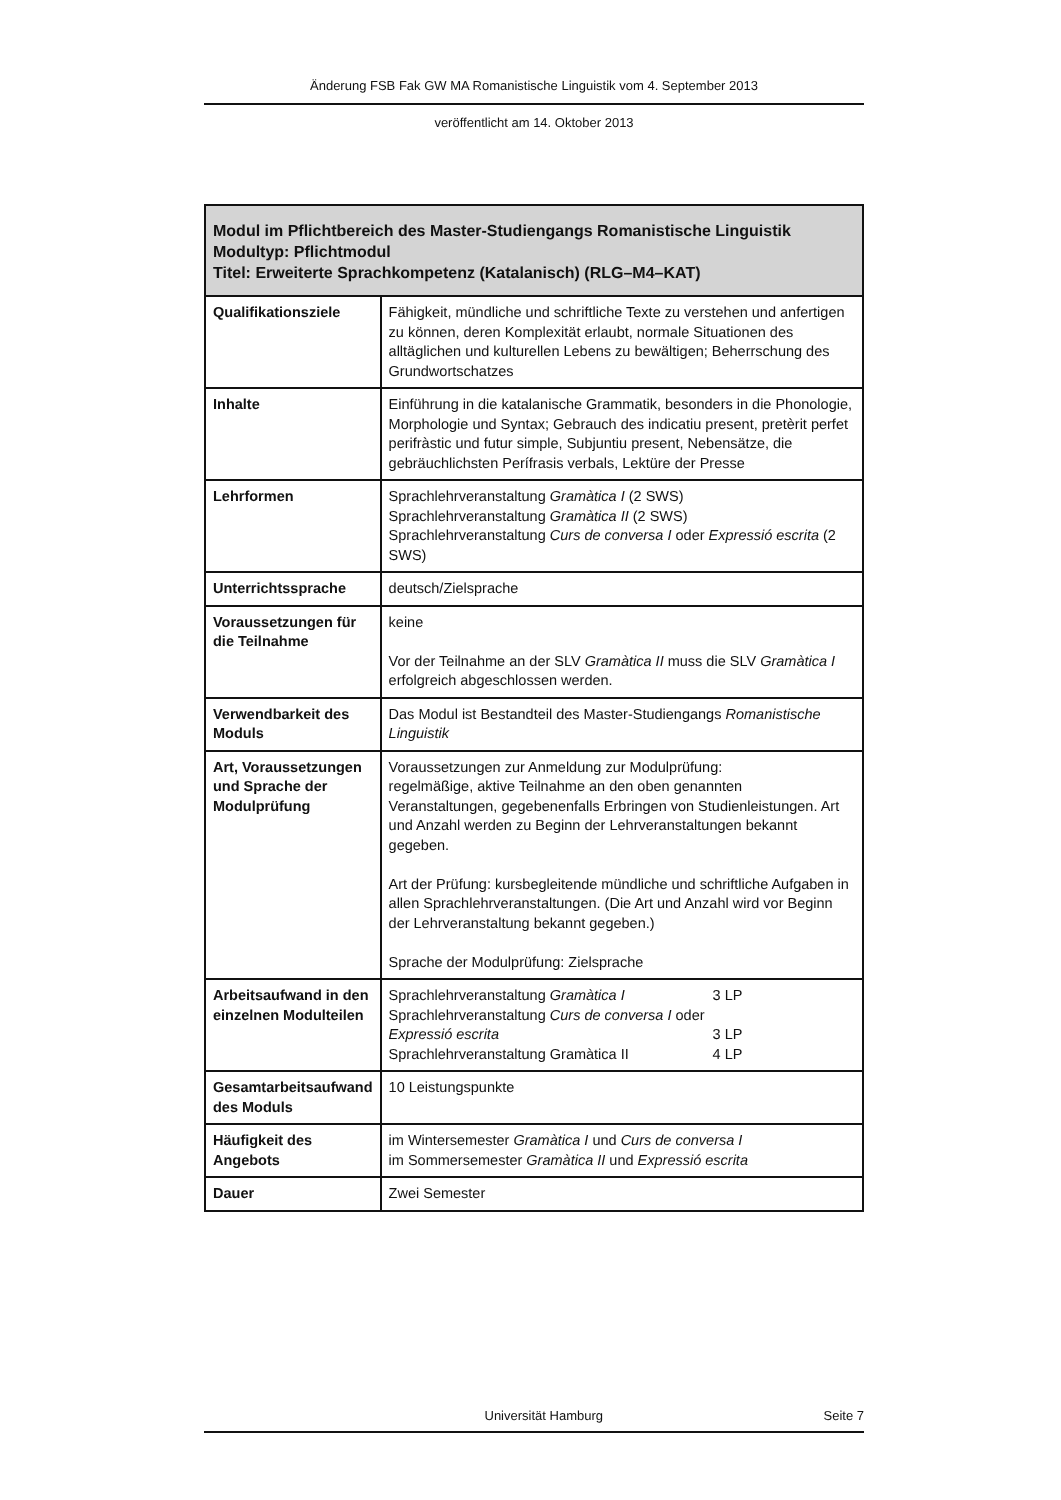Änderung FSB Fak GW MA Romanistische Linguistik vom 4. September 2013
veröffentlicht am 14. Oktober 2013
| Modul im Pflichtbereich des Master-Studiengangs Romanistische Linguistik Modultyp: Pflichtmodul Titel: Erweiterte Sprachkompetenz (Katalanisch) (RLG–M4–KAT) | |
| --- | --- |
| Qualifikationsziele | Fähigkeit, mündliche und schriftliche Texte zu verstehen und anfertigen zu können, deren Komplexität erlaubt, normale Situationen des alltäglichen und kulturellen Lebens zu bewältigen; Beherrschung des Grundwortschatzes |
| Inhalte | Einführung in die katalanische Grammatik, besonders in die Phonologie, Morphologie und Syntax; Gebrauch des indicatiu present, pretèrit perfet perifràstic und futur simple, Subjuntiu present, Nebensätze, die gebräuchlichsten Perífrasis verbals, Lektüre der Presse |
| Lehrformen | Sprachlehrveranstaltung Gramàtica I (2 SWS) Sprachlehrveranstaltung Gramàtica II (2 SWS) Sprachlehrveranstaltung Curs de conversa I oder Expressió escrita (2 SWS) |
| Unterrichtssprache | deutsch/Zielsprache |
| Voraussetzungen für die Teilnahme | keine Vor der Teilnahme an der SLV Gramàtica II muss die SLV Gramàtica I erfolgreich abgeschlossen werden. |
| Verwendbarkeit des Moduls | Das Modul ist Bestandteil des Master-Studiengangs Romanistische Linguistik |
| Art, Voraussetzungen und Sprache der Modulprüfung | Voraussetzungen zur Anmeldung zur Modulprüfung: regelmäßige, aktive Teilnahme an den oben genannten Veranstaltungen, gegebenenfalls Erbringen von Studienleistungen. Art und Anzahl werden zu Beginn der Lehrveranstaltungen bekannt gegeben. Art der Prüfung: kursbegleitende mündliche und schriftliche Aufgaben in allen Sprachlehrveranstaltungen. (Die Art und Anzahl wird vor Beginn der Lehrveranstaltung bekannt gegeben.) Sprache der Modulprüfung: Zielsprache |
| Arbeitsaufwand in den einzelnen Modulteilen | Sprachlehrveranstaltung Gramàtica I 3 LP Sprachlehrveranstaltung Curs de conversa I oder Expressió escrita 3 LP Sprachlehrveranstaltung Gramàtica II 4 LP |
| Gesamtarbeitsaufwand des Moduls | 10 Leistungspunkte |
| Häufigkeit des Angebots | im Wintersemester Gramàtica I und Curs de conversa I im Sommersemester Gramàtica II und Expressió escrita |
| Dauer | Zwei Semester |
Universität Hamburg Seite 7